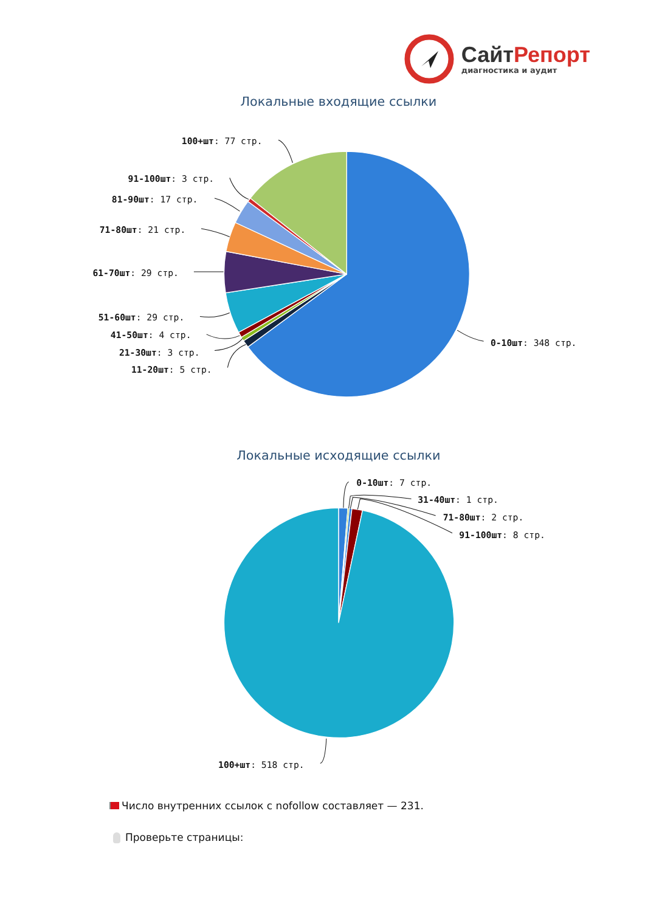СайтРепорт
диагностика и аудит
Локальные входящие ссылки
100+шт: 77 стр.
91-100шт: 3 стр.
81-90шт: 17 стр.
71-80шт: 21 стр.
61-70шт: 29 стр.
51-60шт: 29 стр.
41-50шт: 4 стр.
21-30шт: 3 стр.
11-20шт: 5 стр.
0-10шт: 348 стр.
Локальные исходящие ссылки
0-10шт: 7 стр.
31-40шт: 1 стр.
71-80шт: 2 стр.
91-100шт: 8 стр.
100+шт: 518 стр.
Число внутренних ссылок с nofollow составляет — 231.
Проверьте страницы: